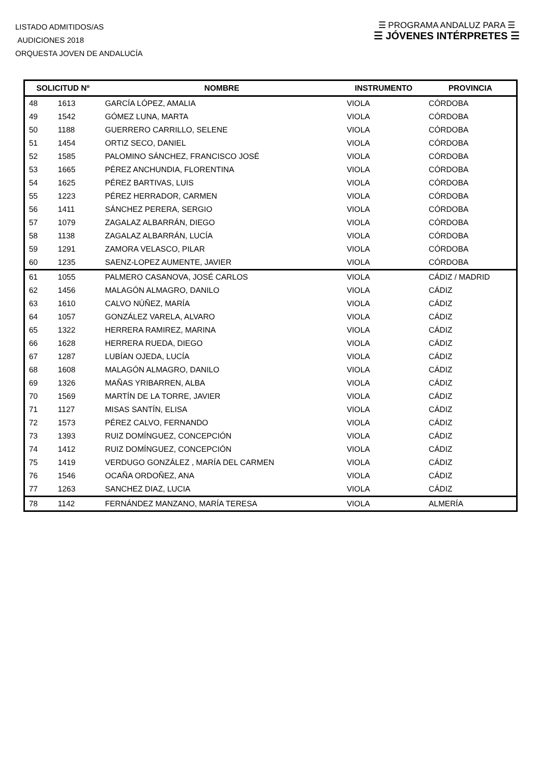LISTADO ADMITIDOS/AS
AUDICIONES 2018
ORQUESTA JOVEN DE ANDALUCÍA
☰ PROGRAMA ANDALUZ PARA ☰
☰ JÓVENES INTÉRPRETES ☰
| SOLICITUD Nº | | NOMBRE | INSTRUMENTO | PROVINCIA |
| --- | --- | --- | --- | --- |
| 48 | 1613 | GARCÍA LÓPEZ, AMALIA | VIOLA | CÓRDOBA |
| 49 | 1542 | GÓMEZ LUNA, MARTA | VIOLA | CÓRDOBA |
| 50 | 1188 | GUERRERO CARRILLO, SELENE | VIOLA | CÓRDOBA |
| 51 | 1454 | ORTIZ SECO, DANIEL | VIOLA | CÓRDOBA |
| 52 | 1585 | PALOMINO SÁNCHEZ, FRANCISCO JOSÉ | VIOLA | CÓRDOBA |
| 53 | 1665 | PÉREZ ANCHUNDIA, FLORENTINA | VIOLA | CÓRDOBA |
| 54 | 1625 | PÉREZ BARTIVAS, LUIS | VIOLA | CÓRDOBA |
| 55 | 1223 | PÉREZ HERRADOR, CARMEN | VIOLA | CÓRDOBA |
| 56 | 1411 | SÁNCHEZ PERERA, SERGIO | VIOLA | CÓRDOBA |
| 57 | 1079 | ZAGALAZ ALBARRÁN, DIEGO | VIOLA | CÓRDOBA |
| 58 | 1138 | ZAGALAZ ALBARRÁN, LUCÍA | VIOLA | CÓRDOBA |
| 59 | 1291 | ZAMORA VELASCO, PILAR | VIOLA | CÓRDOBA |
| 60 | 1235 | SAENZ-LOPEZ AUMENTE, JAVIER | VIOLA | CÓRDOBA |
| 61 | 1055 | PALMERO CASANOVA, JOSÉ CARLOS | VIOLA | CÁDIZ / MADRID |
| 62 | 1456 | MALAGÓN ALMAGRO, DANILO | VIOLA | CÁDIZ |
| 63 | 1610 | CALVO NÚÑEZ, MARÍA | VIOLA | CÁDIZ |
| 64 | 1057 | GONZÁLEZ VARELA, ALVARO | VIOLA | CÁDIZ |
| 65 | 1322 | HERRERA RAMIREZ, MARINA | VIOLA | CÁDIZ |
| 66 | 1628 | HERRERA RUEDA, DIEGO | VIOLA | CÁDIZ |
| 67 | 1287 | LUBÍAN OJEDA, LUCÍA | VIOLA | CÁDIZ |
| 68 | 1608 | MALAGÓN ALMAGRO, DANILO | VIOLA | CÁDIZ |
| 69 | 1326 | MAÑAS YRIBARREN, ALBA | VIOLA | CÁDIZ |
| 70 | 1569 | MARTÍN DE LA TORRE, JAVIER | VIOLA | CÁDIZ |
| 71 | 1127 | MISAS SANTÍN, ELISA | VIOLA | CÁDIZ |
| 72 | 1573 | PÉREZ CALVO, FERNANDO | VIOLA | CÁDIZ |
| 73 | 1393 | RUIZ DOMÍNGUEZ, CONCEPCIÓN | VIOLA | CÁDIZ |
| 74 | 1412 | RUIZ DOMÍNGUEZ, CONCEPCIÓN | VIOLA | CÁDIZ |
| 75 | 1419 | VERDUGO GONZÁLEZ , MARÍA DEL CARMEN | VIOLA | CÁDIZ |
| 76 | 1546 | OCAÑA ORDOÑEZ, ANA | VIOLA | CÁDIZ |
| 77 | 1263 | SANCHEZ DIAZ, LUCIA | VIOLA | CÁDIZ |
| 78 | 1142 | FERNÁNDEZ MANZANO, MARÍA TERESA | VIOLA | ALMERÍA |